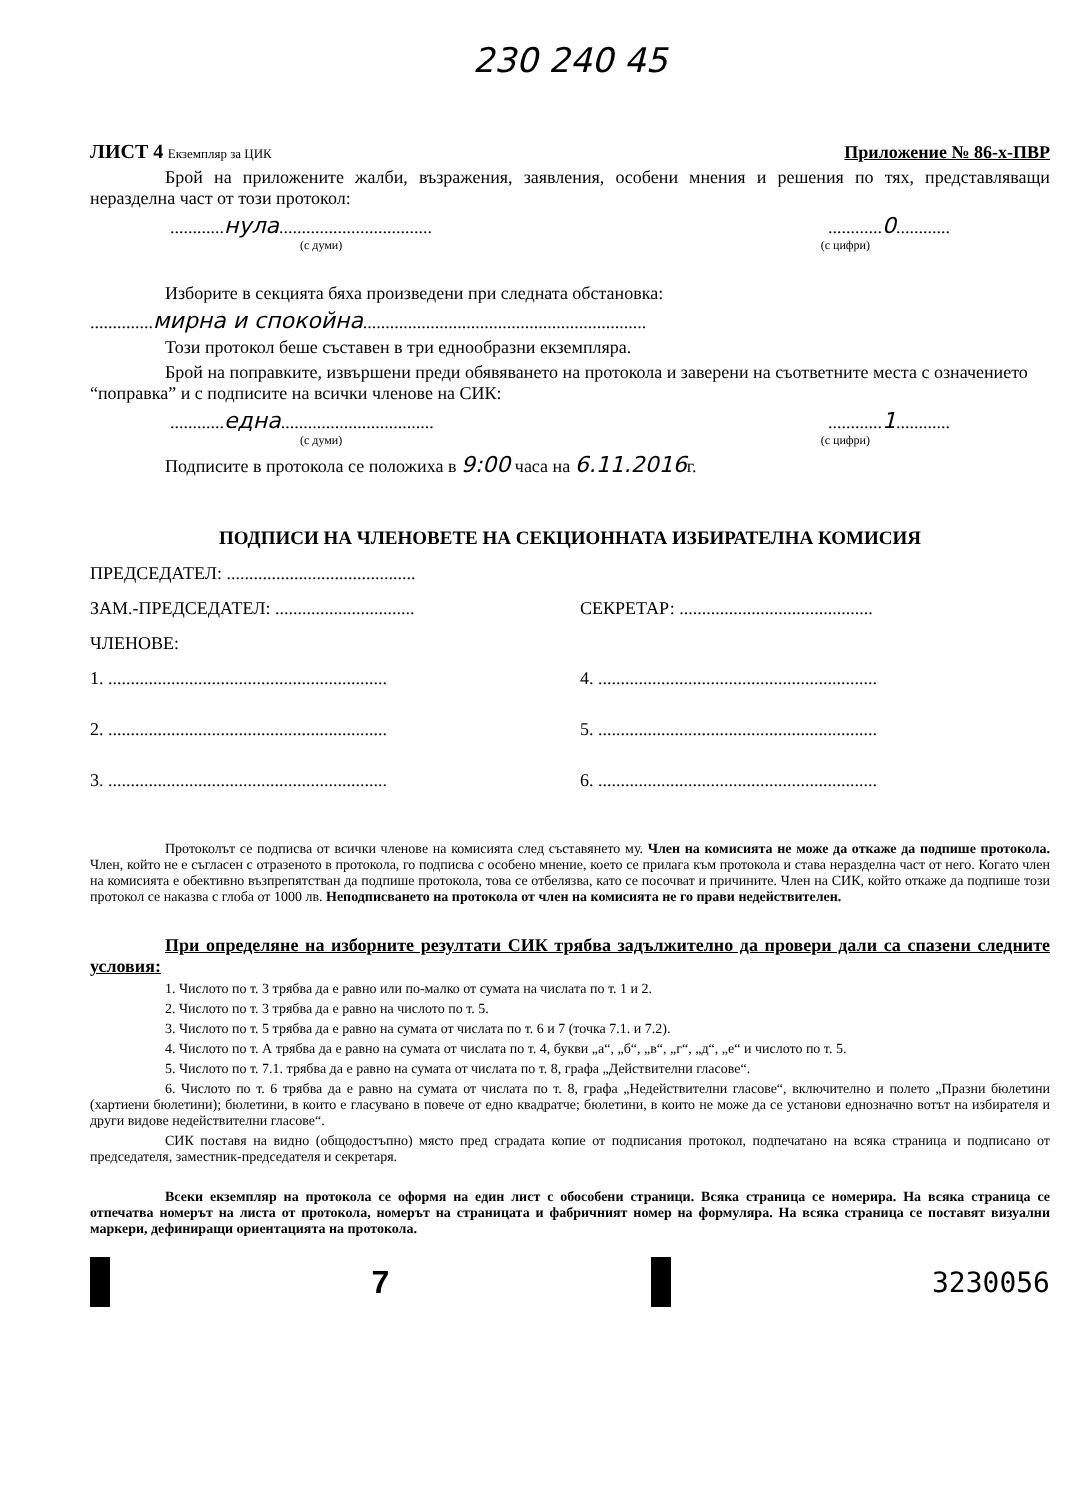230 240 45
ЛИСТ 4 Екземпляр за ЦИК Приложение № 86-х-ПВР
Брой на приложените жалби, възражения, заявления, особени мнения и решения по тях, представляващи неразделна част от този протокол:
............нула..............................................0............
(с думи) (с цифри)
Изборите в секцията бяха произведени при следната обстановка:
..............мирна и спокойна...............................................................
Този протокол беше съставен в три еднообразни екземпляра.
Брой на поправките, извършени преди обявяването на протокола и заверени на съответните места с означението “поправка” и с подписите на всички членове на СИК:
............една..............................................1............
(с думи) (с цифри)
Подписите в протокола се положиха в 9:00 часа на 6.11.2016г.
ПОДПИСИ НА ЧЛЕНОВЕТЕ НА СЕКЦИОННАТА ИЗБИРАТЕЛНА КОМИСИЯ
ПРЕДСЕДАТЕЛ: ..........................................
ЗАМ.-ПРЕДСЕДАТЕЛ: ...............................
СЕКРЕТАР: ...........................................
ЧЛЕНОВЕ:
1. ..............................................................
4. ..............................................................
2. ..............................................................
5. ..............................................................
3. ..............................................................
6. ..............................................................
Протоколът се подписва от всички членове на комисията след съставянето му. Член на комисията не може да откаже да подпише протокола. Член, който не е съгласен с отразеното в протокола, го подписва с особено мнение, което се прилага към протокола и става неразделна част от него. Когато член на комисията е обективно възпрепятстван да подпише протокола, това се отбелязва, като се посочват и причините. Член на СИК, който откаже да подпише този протокол се наказва с глоба от 1000 лв. Неподписването на протокола от член на комисията не го прави недействителен.
При определяне на изборните резултати СИК трябва задължително да провери дали са спазени следните условия:
1. Числото по т. 3 трябва да е равно или по-малко от сумата на числата по т. 1 и 2.
2. Числото по т. 3 трябва да е равно на числото по т. 5.
3. Числото по т. 5 трябва да е равно на сумата от числата по т. 6 и 7 (точка 7.1. и 7.2).
4. Числото по т. А трябва да е равно на сумата от числата по т. 4, букви „а“, „б“, „в“, „г“, „д“, „е“ и числото по т. 5.
5. Числото по т. 7.1. трябва да е равно на сумата от числата по т. 8, графа „Действителни гласове“.
6. Числото по т. 6 трябва да е равно на сумата от числата по т. 8, графа „Недействителни гласове“, включително и полето „Празни бюлетини (хартиени бюлетини); бюлетини, в които е гласувано в повече от едно квадратче; бюлетини, в които не може да се установи еднозначно вотът на избирателя и други видове недействителни гласове“.
СИК поставя на видно (общодостъпно) място пред сградата копие от подписания протокол, подпечатано на всяка страница и подписано от председателя, заместник-председателя и секретаря.
Всеки екземпляр на протокола се оформя на един лист с обособени страници. Всяка страница се номерира. На всяка страница се отпечатва номерът на листа от протокола, номерът на страницата и фабричният номер на формуляра. На всяка страница се поставят визуални маркери, дефиниращи ориентацията на протокола.
7 3230056